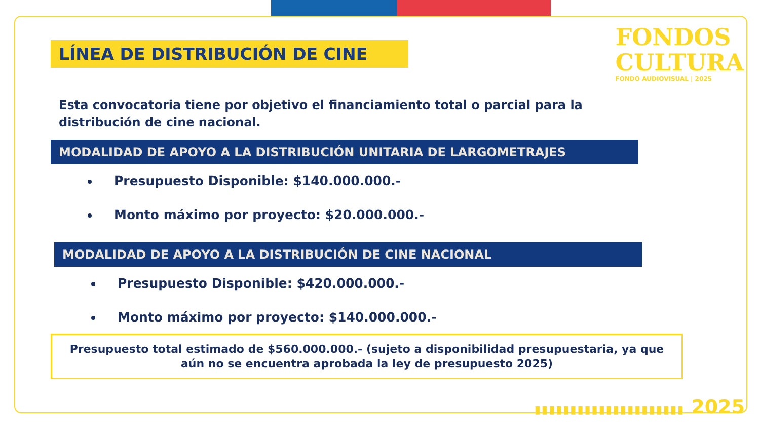FONDOS
CULTURA
FONDO AUDIOVISUAL | 2025
LÍNEA DE DISTRIBUCIÓN DE CINE
Esta convocatoria tiene por objetivo el financiamiento total o parcial para la distribución de cine nacional.
MODALIDAD DE APOYO A LA DISTRIBUCIÓN UNITARIA DE LARGOMETRAJES
Presupuesto Disponible: $140.000.000.-
Monto máximo por proyecto: $20.000.000.-
MODALIDAD DE APOYO A LA DISTRIBUCIÓN DE CINE NACIONAL
Presupuesto Disponible: $420.000.000.-
Monto máximo por proyecto: $140.000.000.-
Presupuesto total estimado de $560.000.000.- (sujeto a disponibilidad presupuestaria, ya que aún no se encuentra aprobada la ley de presupuesto 2025)
▮▮▮▮▮▮▮▮▮▮▮▮▮▮▮▮▮▮▮▮▮ 2025